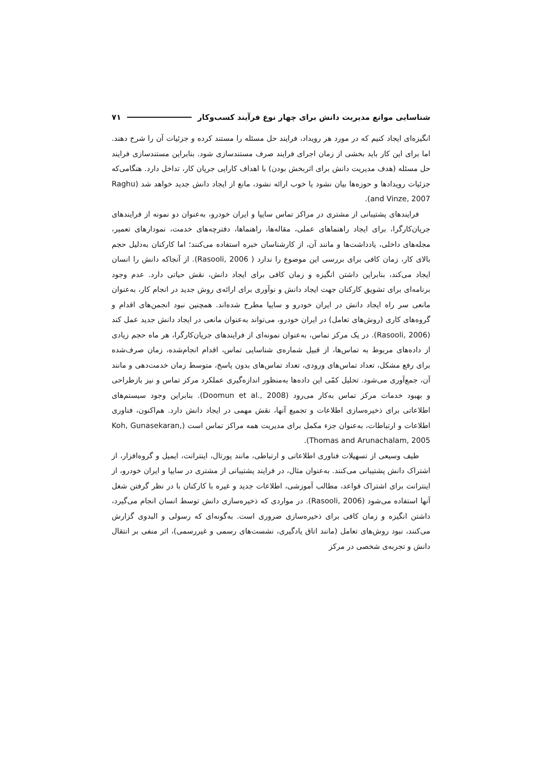شناسایی موانع مدیریت دانش برای چهار نوع فرآیند کسب‌وکار ۷۱
انگیزه‌ای ایجاد کنیم که در مورد هر رویداد، فرایند حل مسئله را مستند کرده و جزئیات آن را شرح دهند. اما برای این کار باید بخشی از زمان اجرای فرایند صرف مستندسازی شود. بنابراین مستندسازی فرایند حل مسئله (هدف مدیریت دانش برای اثربخش بودن) با اهداف کارایی جریان کار، تداخل دارد. هنگامی‌که جزئیات رویدادها و حوزه‌ها بیان نشود یا خوب ارائه نشود، مانع از ایجاد دانش جدید خواهد شد (Raghu and Vinze, 2007).
فرایندهای پشتیبانی از مشتری در مراکز تماس سایپا و ایران خودرو، به‌عنوان دو نمونه از فرایندهای جریان‌کارگرا، برای ایجاد راهنماهای عملی، مقاله‌ها، راهنماها، دفترچه‌های خدمت، نمودارهای تعمیر، مجله‌های داخلی، یادداشت‌ها و مانند آن، از کارشناسان خبره استفاده می‌کنند؛ اما کارکنان به‌دلیل حجم بالای کار، زمان کافی برای بررسی این موضوع را ندارد ( Rasooli, 2006). از آنجاکه دانش را انسان ایجاد می‌کند، بنابراین داشتن انگیزه و زمان کافی برای ایجاد دانش، نقش حیاتی دارد. عدم وجود برنامه‌ای برای تشویق کارکنان جهت ایجاد دانش و نوآوری برای ارائه‌ی روش جدید در انجام کار، به‌عنوان مانعی سر راه ایجاد دانش در ایران خودرو و سایپا مطرح شده‌اند. همچنین نبود انجمن‌های اقدام و گروه‌های کاری (روش‌های تعامل) در ایران خودرو، می‌تواند به‌عنوان مانعی در ایجاد دانش جدید عمل کند (Rasooli, 2006). در یک مرکز تماس، به‌عنوان نمونه‌ای از فرایندهای جریان‌کارگرا، هر ماه حجم زیادی از داده‌های مربوط به تماس‌ها، از قبیل شماره‌ی شناسایی تماس، اقدام انجام‌شده، زمان صرف‌شده برای رفع مشکل، تعداد تماس‌های ورودی، تعداد تماس‌های بدون پاسخ، متوسط زمان خدمت‌دهی و مانند آن، جمع‌آوری می‌شود. تحلیل کمّی این داده‌ها به‌منظور اندازه‌گیری عملکرد مرکز تماس و نیز بازطراحی و بهبود خدمات مرکز تماس به‌کار می‌رود (Doomun et al., 2008). بنابراین وجود سیستم‌های اطلاعاتی برای ذخیره‌سازی اطلاعات و تجمیع آنها، نقش مهمی در ایجاد دانش دارد. هم‌اکنون، فناوری اطلاعات و ارتباطات، به‌عنوان جزء مکمل برای مدیریت همه مراکز تماس است (Koh, Gunasekaran, Thomas and Arunachalam, 2005).
طیف وسیعی از تسهیلات فناوری اطلاعاتی و ارتباطی، مانند پورتال، اینترانت، ایمیل و گروه‌افزار، از اشتراک دانش پشتیبانی می‌کنند. به‌عنوان مثال، در فرایند پشتیبانی از مشتری در سایپا و ایران خودرو، از اینترانت برای اشتراک قواعد، مطالب آموزشی، اطلاعات جدید و غیره با کارکنان با در نظر گرفتن شغل آنها استفاده می‌شود (Rasooli, 2006). در مواردی که ذخیره‌سازی دانش توسط انسان انجام می‌گیرد، داشتن انگیزه و زمان کافی برای ذخیره‌سازی ضروری است. به‌گونه‌ای که رسولی و البدوی گزارش می‌کنند، نبود روش‌های تعامل (مانند اتاق یادگیری، نشست‌های رسمی و غیررسمی)، اثر منفی بر انتقال دانش و تجربه‌ی شخصی در مرکز